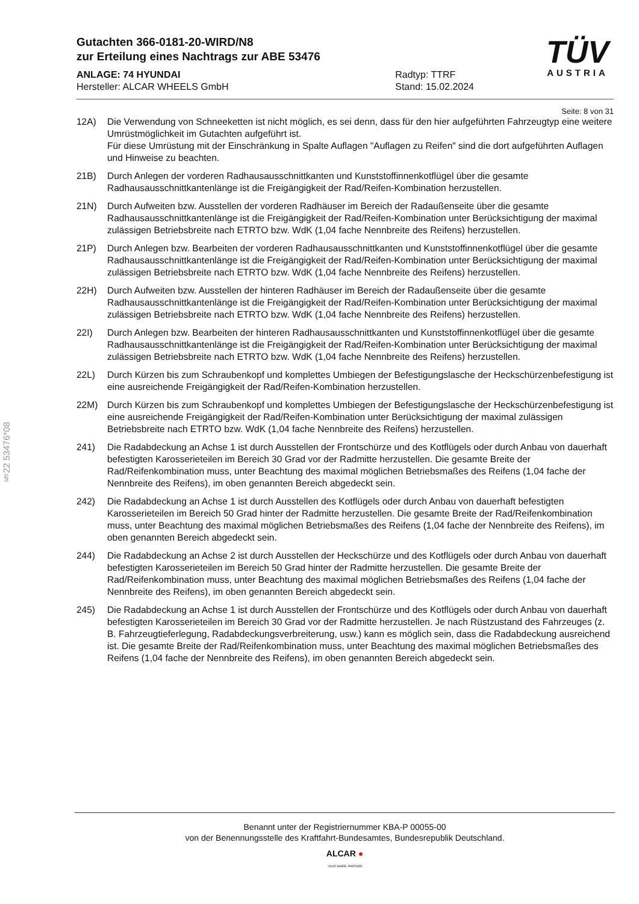TÜV
AUSTRIA
Gutachten 366-0181-20-WIRD/N8
zur Erteilung eines Nachtrags zur ABE 53476
ANLAGE: 74 HYUNDAI
Hersteller: ALCAR WHEELS GmbH
Radtyp: TTRF
Stand: 15.02.2024
Seite: 8 von 31
12A) Die Verwendung von Schneeketten ist nicht möglich, es sei denn, dass für den hier aufgeführten Fahrzeugtyp eine weitere Umrüstmöglichkeit im Gutachten aufgeführt ist.
Für diese Umrüstung mit der Einschränkung in Spalte Auflagen "Auflagen zu Reifen" sind die dort aufgeführten Auflagen und Hinweise zu beachten.
21B) Durch Anlegen der vorderen Radhausausschnittkanten und Kunststoffinnenkotflügel über die gesamte Radhausausschnittkantenlänge ist die Freigängigkeit der Rad/Reifen-Kombination herzustellen.
21N) Durch Aufweiten bzw. Ausstellen der vorderen Radhäuser im Bereich der Radaußenseite über die gesamte Radhausausschnittkantenlänge ist die Freigängigkeit der Rad/Reifen-Kombination unter Berücksichtigung der maximal zulässigen Betriebsbreite nach ETRTO bzw. WdK (1,04 fache Nennbreite des Reifens) herzustellen.
21P) Durch Anlegen bzw. Bearbeiten der vorderen Radhausausschnittkanten und Kunststoffinnenkotflügel über die gesamte Radhausausschnittkantenlänge ist die Freigängigkeit der Rad/Reifen-Kombination unter Berücksichtigung der maximal zulässigen Betriebsbreite nach ETRTO bzw. WdK (1,04 fache Nennbreite des Reifens) herzustellen.
22H) Durch Aufweiten bzw. Ausstellen der hinteren Radhäuser im Bereich der Radaußenseite über die gesamte Radhausausschnittkantenlänge ist die Freigängigkeit der Rad/Reifen-Kombination unter Berücksichtigung der maximal zulässigen Betriebsbreite nach ETRTO bzw. WdK (1,04 fache Nennbreite des Reifens) herzustellen.
22I) Durch Anlegen bzw. Bearbeiten der hinteren Radhausausschnittkanten und Kunststoffinnenkotflügel über die gesamte Radhausausschnittkantenlänge ist die Freigängigkeit der Rad/Reifen-Kombination unter Berücksichtigung der maximal zulässigen Betriebsbreite nach ETRTO bzw. WdK (1,04 fache Nennbreite des Reifens) herzustellen.
22L) Durch Kürzen bis zum Schraubenkopf und komplettes Umbiegen der Befestigungslasche der Heckschürzenbefestigung ist eine ausreichende Freigängigkeit der Rad/Reifen-Kombination herzustellen.
22M) Durch Kürzen bis zum Schraubenkopf und komplettes Umbiegen der Befestigungslasche der Heckschürzenbefestigung ist eine ausreichende Freigängigkeit der Rad/Reifen-Kombination unter Berücksichtigung der maximal zulässigen Betriebsbreite nach ETRTO bzw. WdK (1,04 fache Nennbreite des Reifens) herzustellen.
241) Die Radabdeckung an Achse 1 ist durch Ausstellen der Frontschürze und des Kotflügels oder durch Anbau von dauerhaft befestigten Karosserieteilen im Bereich 30 Grad vor der Radmitte herzustellen. Die gesamte Breite der Rad/Reifenkombination muss, unter Beachtung des maximal möglichen Betriebsmaßes des Reifens (1,04 fache der Nennbreite des Reifens), im oben genannten Bereich abgedeckt sein.
242) Die Radabdeckung an Achse 1 ist durch Ausstellen des Kotflügels oder durch Anbau von dauerhaft befestigten Karosserieteilen im Bereich 50 Grad hinter der Radmitte herzustellen. Die gesamte Breite der Rad/Reifenkombination muss, unter Beachtung des maximal möglichen Betriebsmaßes des Reifens (1,04 fache der Nennbreite des Reifens), im oben genannten Bereich abgedeckt sein.
244) Die Radabdeckung an Achse 2 ist durch Ausstellen der Heckschürze und des Kotflügels oder durch Anbau von dauerhaft befestigten Karosserieteilen im Bereich 50 Grad hinter der Radmitte herzustellen. Die gesamte Breite der Rad/Reifenkombination muss, unter Beachtung des maximal möglichen Betriebsmaßes des Reifens (1,04 fache der Nennbreite des Reifens), im oben genannten Bereich abgedeckt sein.
245) Die Radabdeckung an Achse 1 ist durch Ausstellen der Frontschürze und des Kotflügels oder durch Anbau von dauerhaft befestigten Karosserieteilen im Bereich 30 Grad vor der Radmitte herzustellen. Je nach Rüstzustand des Fahrzeuges (z. B. Fahrzeugtieferlegung, Radabdeckungsverbreiterung, usw.) kann es möglich sein, dass die Radabdeckung ausreichend ist. Die gesamte Breite der Rad/Reifenkombination muss, unter Beachtung des maximal möglichen Betriebsmaßes des Reifens (1,04 fache der Nennbreite des Reifens), im oben genannten Bereich abgedeckt sein.
§22 53476*08
Benannt unter der Registriernummer KBA-P 00055-00
von der Benennungsstelle des Kraftfahrt-Bundesamtes, Bundesrepublik Deutschland.
ALCAR ●
YOUR WHEEL PARTNER